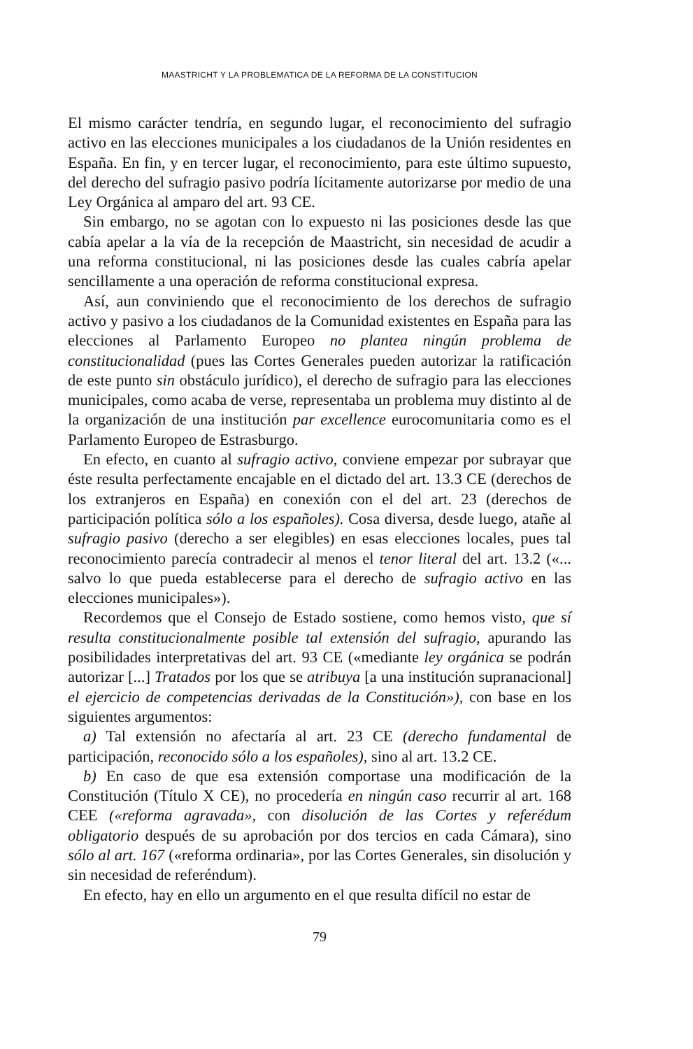MAASTRICHT Y LA PROBLEMATICA DE LA REFORMA DE LA CONSTITUCION
El mismo carácter tendría, en segundo lugar, el reconocimiento del sufragio activo en las elecciones municipales a los ciudadanos de la Unión residentes en España. En fin, y en tercer lugar, el reconocimiento, para este último supuesto, del derecho del sufragio pasivo podría lícitamente autorizarse por medio de una Ley Orgánica al amparo del art. 93 CE.
Sin embargo, no se agotan con lo expuesto ni las posiciones desde las que cabía apelar a la vía de la recepción de Maastricht, sin necesidad de acudir a una reforma constitucional, ni las posiciones desde las cuales cabría apelar sencillamente a una operación de reforma constitucional expresa.
Así, aun conviniendo que el reconocimiento de los derechos de sufragio activo y pasivo a los ciudadanos de la Comunidad existentes en España para las elecciones al Parlamento Europeo no plantea ningún problema de constitucionalidad (pues las Cortes Generales pueden autorizar la ratificación de este punto sin obstáculo jurídico), el derecho de sufragio para las elecciones municipales, como acaba de verse, representaba un problema muy distinto al de la organización de una institución par excellence eurocomunitaria como es el Parlamento Europeo de Estrasburgo.
En efecto, en cuanto al sufragio activo, conviene empezar por subrayar que éste resulta perfectamente encajable en el dictado del art. 13.3 CE (derechos de los extranjeros en España) en conexión con el del art. 23 (derechos de participación política sólo a los españoles). Cosa diversa, desde luego, atañe al sufragio pasivo (derecho a ser elegibles) en esas elecciones locales, pues tal reconocimiento parecía contradecir al menos el tenor literal del art. 13.2 («... salvo lo que pueda establecerse para el derecho de sufragio activo en las elecciones municipales»).
Recordemos que el Consejo de Estado sostiene, como hemos visto, que sí resulta constitucionalmente posible tal extensión del sufragio, apurando las posibilidades interpretativas del art. 93 CE («mediante ley orgánica se podrán autorizar [...] Tratados por los que se atribuya [a una institución supranacional] el ejercicio de competencias derivadas de la Constitución»), con base en los siguientes argumentos:
a) Tal extensión no afectaría al art. 23 CE (derecho fundamental de participación, reconocido sólo a los españoles), sino al art. 13.2 CE.
b) En caso de que esa extensión comportase una modificación de la Constitución (Título X CE), no procedería en ningún caso recurrir al art. 168 CEE («reforma agravada», con disolución de las Cortes y referédum obligatorio después de su aprobación por dos tercios en cada Cámara), sino sólo al art. 167 («reforma ordinaria», por las Cortes Generales, sin disolución y sin necesidad de referéndum).
En efecto, hay en ello un argumento en el que resulta difícil no estar de
79